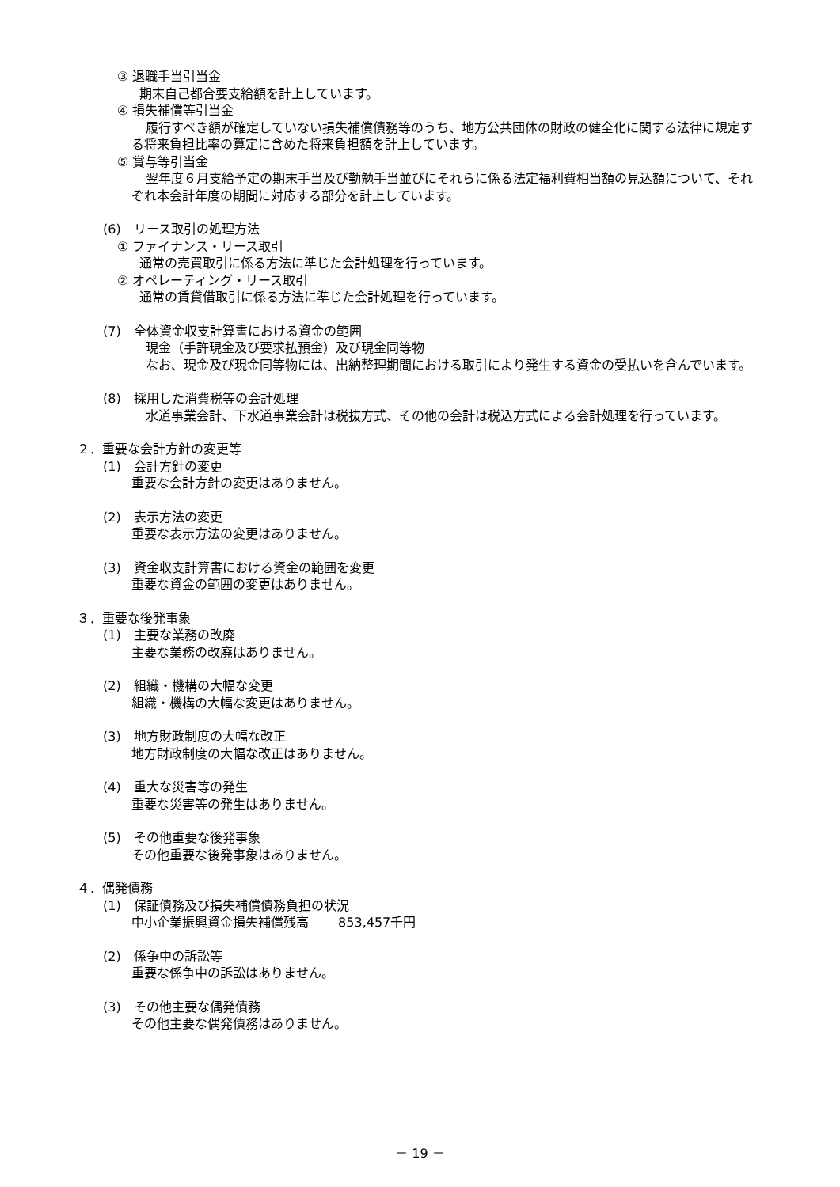③ 退職手当引当金
期末自己都合要支給額を計上しています。
④ 損失補償等引当金
履行すべき額が確定していない損失補償債務等のうち、地方公共団体の財政の健全化に関する法律に規定する将来負担比率の算定に含めた将来負担額を計上しています。
⑤ 賞与等引当金
翌年度６月支給予定の期末手当及び勤勉手当並びにそれらに係る法定福利費相当額の見込額について、それぞれ本会計年度の期間に対応する部分を計上しています。
(6)　リース取引の処理方法
① ファイナンス・リース取引
通常の売買取引に係る方法に準じた会計処理を行っています。
② オペレーティング・リース取引
通常の賃貸借取引に係る方法に準じた会計処理を行っています。
(7)　全体資金収支計算書における資金の範囲
現金（手許現金及び要求払預金）及び現金同等物
なお、現金及び現金同等物には、出納整理期間における取引により発生する資金の受払いを含んでいます。
(8)　採用した消費税等の会計処理
水道事業会計、下水道事業会計は税抜方式、その他の会計は税込方式による会計処理を行っています。
２．重要な会計方針の変更等
(1)　会計方針の変更
重要な会計方針の変更はありません。
(2)　表示方法の変更
重要な表示方法の変更はありません。
(3)　資金収支計算書における資金の範囲を変更
重要な資金の範囲の変更はありません。
３．重要な後発事象
(1)　主要な業務の改廃
主要な業務の改廃はありません。
(2)　組織・機構の大幅な変更
組織・機構の大幅な変更はありません。
(3)　地方財政制度の大幅な改正
地方財政制度の大幅な改正はありません。
(4)　重大な災害等の発生
重要な災害等の発生はありません。
(5)　その他重要な後発事象
その他重要な後発事象はありません。
４．偶発債務
(1)　保証債務及び損失補償債務負担の状況
中小企業振興資金損失補償残高　　 853,457千円
(2)　係争中の訴訟等
重要な係争中の訴訟はありません。
(3)　その他主要な偶発債務
その他主要な偶発債務はありません。
－ 19 －